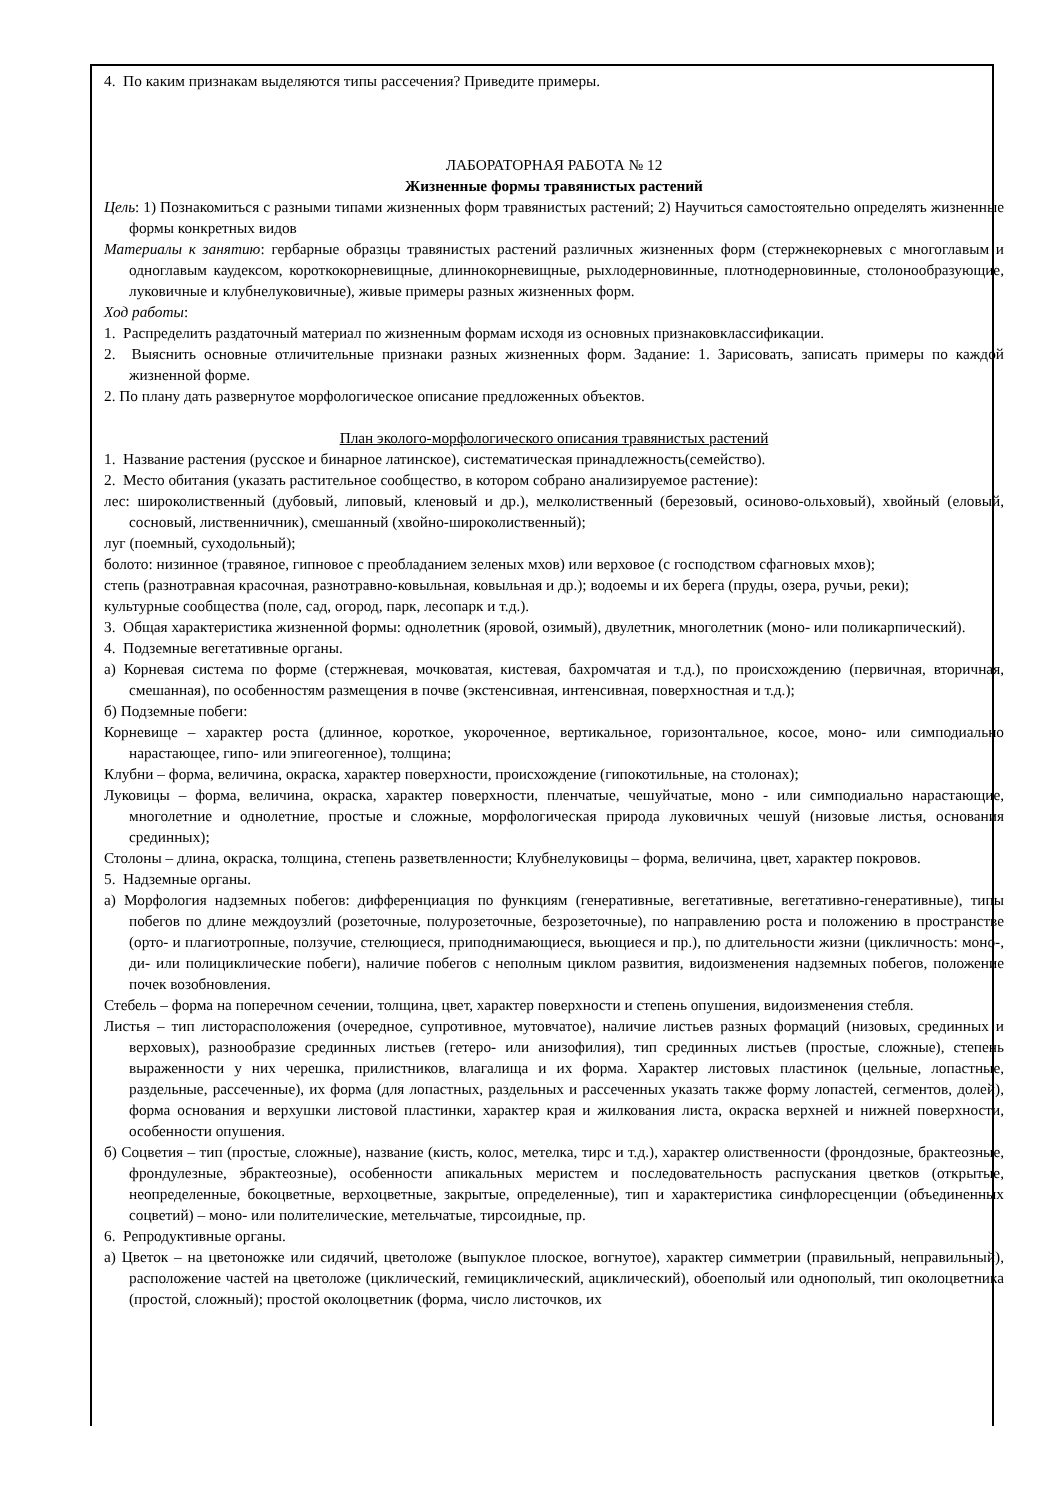4. По каким признакам выделяются типы рассечения? Приведите примеры.
ЛАБОРАТОРНАЯ РАБОТА № 12
Жизненные формы травянистых растений
Цель: 1) Познакомиться с разными типами жизненных форм травянистых растений; 2) Научиться самостоятельно определять жизненные формы конкретных видов
Материалы к занятию: гербарные образцы травянистых растений различных жизненных форм (стержнекорневых с многоглавым и одноглавым каудексом, короткокорневищные, длиннокорневищные, рыхлодерновинные, плотнодерновинные, столонообразующие, луковичные и клубнелуковичные), живые примеры разных жизненных форм.
Ход работы:
1. Распределить раздаточный материал по жизненным формам исходя из основных признаковклассификации.
2. Выяснить основные отличительные признаки разных жизненных форм. Задание: 1. Зарисовать, записать примеры по каждой жизненной форме.
2. По плану дать развернутое морфологическое описание предложенных объектов.
План эколого-морфологического описания травянистых растений
1. Название растения (русское и бинарное латинское), систематическая принадлежность(семейство).
2. Место обитания (указать растительное сообщество, в котором собрано анализируемое растение):
лес: широколиственный (дубовый, липовый, кленовый и др.), мелколиственный (березовый, осиново-ольховый), хвойный (еловый, сосновый, лиственничник), смешанный (хвойно-широколиственный);
луг (поемный, суходольный);
болото: низинное (травяное, гипновое с преобладанием зеленых мхов) или верховое (с господством сфагновых мхов);
степь (разнотравная красочная, разнотравно-ковыльная, ковыльная и др.); водоемы и их берега (пруды, озера, ручьи, реки);
культурные сообщества (поле, сад, огород, парк, лесопарк и т.д.).
3. Общая характеристика жизненной формы: однолетник (яровой, озимый), двулетник, многолетник (моно- или поликарпический).
4. Подземные вегетативные органы.
а) Корневая система по форме (стержневая, мочковатая, кистевая, бахромчатая и т.д.), по происхождению (первичная, вторичная, смешанная), по особенностям размещения в почве (экстенсивная, интенсивная, поверхностная и т.д.);
б) Подземные побеги:
Корневище – характер роста (длинное, короткое, укороченное, вертикальное, горизонтальное, косое, моно- или симподиально нарастающее, гипо- или эпигеогенное), толщина;
Клубни – форма, величина, окраска, характер поверхности, происхождение (гипокотильные, на столонах);
Луковицы – форма, величина, окраска, характер поверхности, пленчатые, чешуйчатые, моно - или симподиально нарастающие, многолетние и однолетние, простые и сложные, морфологическая природа луковичных чешуй (низовые листья, основания срединных);
Столоны – длина, окраска, толщина, степень разветвленности; Клубнелуковицы – форма, величина, цвет, характер покровов.
5. Надземные органы.
а) Морфология надземных побегов: дифференциация по функциям (генеративные, вегетативные, вегетативно-генеративные), типы побегов по длине междоузлий (розеточные, полурозеточные, безрозеточные), по направлению роста и положению в пространстве (орто- и плагиотропные, ползучие, стелющиеся, приподнимающиеся, вьющиеся и пр.), по длительности жизни (цикличность: моно-, ди- или полициклические побеги), наличие побегов с неполным циклом развития, видоизменения надземных побегов, положение почек возобновления.
Стебель – форма на поперечном сечении, толщина, цвет, характер поверхности и степень опушения, видоизменения стебля.
Листья – тип листорасположения (очередное, супротивное, мутовчатое), наличие листьев разных формаций (низовых, срединных и верховых), разнообразие срединных листьев (гетеро- или анизофилия), тип срединных листьев (простые, сложные), степень выраженности у них черешка, прилистников, влагалища и их форма. Характер листовых пластинок (цельные, лопастные, раздельные, рассеченные), их форма (для лопастных, раздельных и рассеченных указать также форму лопастей, сегментов, долей), форма основания и верхушки листовой пластинки, характер края и жилкования листа, окраска верхней и нижней поверхности, особенности опушения.
б) Соцветия – тип (простые, сложные), название (кисть, колос, метелка, тирс и т.д.), характер олиственности (фрондозные, брактеозные, фрондулезные, эбрактеозные), особенности апикальных меристем и последовательность распускания цветков (открытые, неопределенные, бокоцветные, верхоцветные, закрытые, определенные), тип и характеристика синфлоресценции (объединенных соцветий) – моно- или полителические, метельчатые, тирсоидные, пр.
6. Репродуктивные органы.
а) Цветок – на цветоножке или сидячий, цветоложе (выпуклое плоское, вогнутое), характер симметрии (правильный, неправильный), расположение частей на цветоложе (циклический, гемициклический, ациклический), обоеполый или однополый, тип околоцветника (простой, сложный); простой околоцветник (форма, число листочков, их